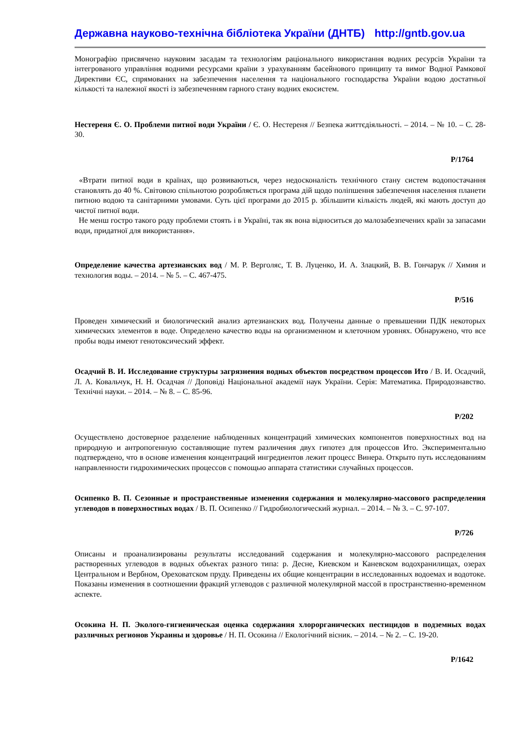Державна науково-технічна бібліотека України (ДНТБ) http://gntb.gov.ua
Монографію присвячено науковим засадам та технологіям раціонального використання водних ресурсів України та інтегрованого управління водними ресурсами країни з урахуванням басейнового принципу та вимог Водної Рамкової Директиви ЄС, спрямованих на забезпечення населення та національного господарства України водою достатньої кількості та належної якості із забезпеченням гарного стану водних екосистем.
Нестереня Є. О. Проблеми питної води України / Є. О. Нестереня // Безпека життєдіяльності. – 2014. – № 10. – С. 28-30.
Р/1764
«Втрати питної води в країнах, що розвиваються, через недосконалість технічного стану систем водопостачання становлять до 40 %. Світовою спільнотою розробляється програма дій щодо поліпшення забезпечення населення планети питною водою та санітарними умовами. Суть цієї програми до 2015 р. збільшити кількість людей, які мають доступ до чистої питної води.
Не менш гостро такого роду проблеми стоять і в Україні, так як вона відноситься до малозабезпечених країн за запасами води, придатної для використання».
Определение качества артезианских вод / М. Р. Верголяс, Т. В. Луценко, И. А. Злацкий, В. В. Гончарук // Химия и технология воды. – 2014. – № 5. – С. 467-475.
Р/516
Проведен химический и биологический анализ артезианских вод. Получены данные о превышении ПДК некоторых химических элементов в воде. Определено качество воды на организменном и клеточном уровнях. Обнаружено, что все пробы воды имеют генотоксический эффект.
Осадчий В. И. Исследование структуры загрязнения водных объектов посредством процессов Ито / В. И. Осадчий, Л. А. Ковальчук, Н. Н. Осадчая // Доповіді Національної академії наук України. Серія: Математика. Природознавство. Технічні науки. – 2014. – № 8. – С. 85-96.
Р/202
Осуществлено достоверное разделение наблюденных концентраций химических компонентов поверхностных вод на природную и антропогенную составляющие путем различения двух гипотез для процессов Ито. Экспериментально подтверждено, что в основе изменения концентраций ингредиентов лежит процесс Винера. Открыто путь исследованиям направленности гидрохимических процессов с помощью аппарата статистики случайных процессов.
Осипенко В. П. Сезонные и пространственные изменения содержания и молекулярно-массового распределения углеводов в поверхностных водах / В. П. Осипенко // Гидробиологический журнал. – 2014. – № 3. – С. 97-107.
Р/726
Описаны и проанализированы результаты исследований содержания и молекулярно-массового распределения растворенных углеводов в водных объектах разного типа: р. Десне, Киевском и Каневском водохранилищах, озерах Центральном и Вербном, Ореховатском пруду. Приведены их общие концентрации в исследованных водоемах и водотоке. Показаны изменения в соотношении фракций углеводов с различной молекулярной массой в пространственно-временном аспекте.
Осокина Н. П. Эколого-гигиеническая оценка содержания хлорорганических пестицидов в подземных водах различных регионов Украины и здоровье / Н. П. Осокина // Екологічний вісник. – 2014. – № 2. – С. 19-20.
Р/1642